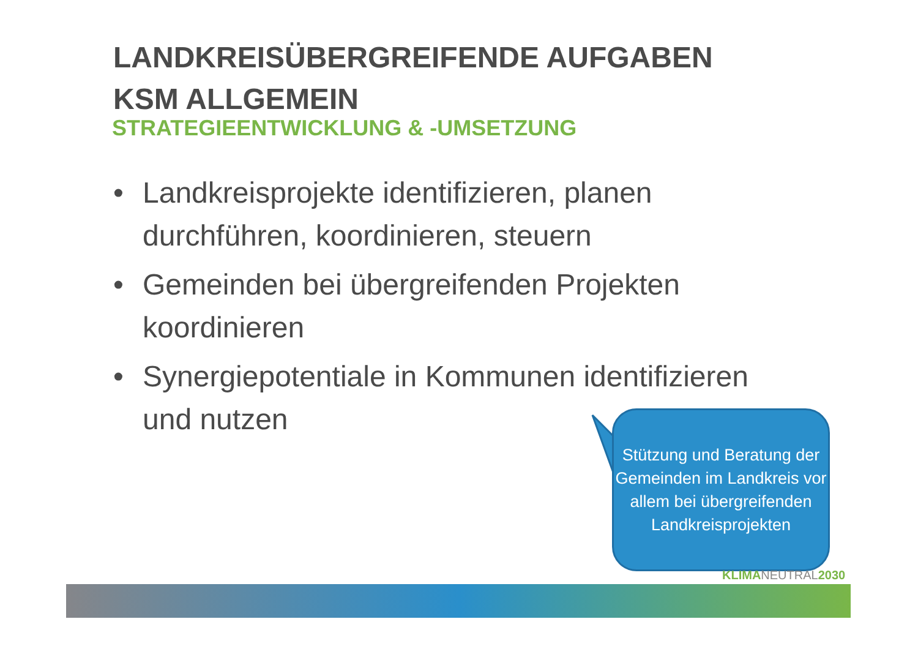LANDKREISÜBERGREIFENDE AUFGABEN
KSM ALLGEMEIN
STRATEGIEENTWICKLUNG & -UMSETZUNG
• Landkreisprojekte identifizieren, planen durchführen, koordinieren, steuern
• Gemeinden bei übergreifenden Projekten koordinieren
• Synergiepotentiale in Kommunen identifizieren und nutzen
Stützung und Beratung der Gemeinden im Landkreis vor allem bei übergreifenden Landkreisprojekten
KLIMANEUTRAL2030